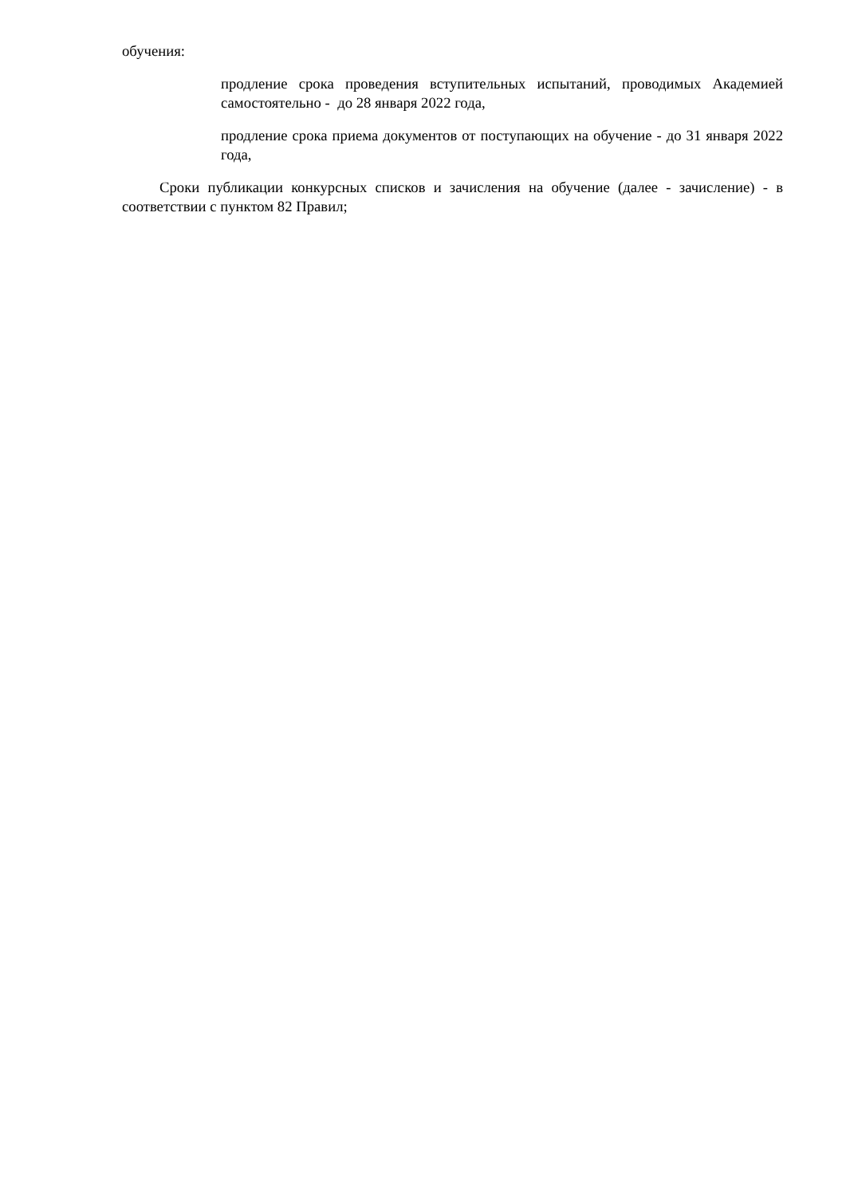обучения:
продление срока проведения вступительных испытаний, проводимых Академией самостоятельно - до 28 января 2022 года,
продление срока приема документов от поступающих на обучение - до 31 января 2022 года,
Сроки публикации конкурсных списков и зачисления на обучение (далее - зачисление) - в соответствии с пунктом 82 Правил;